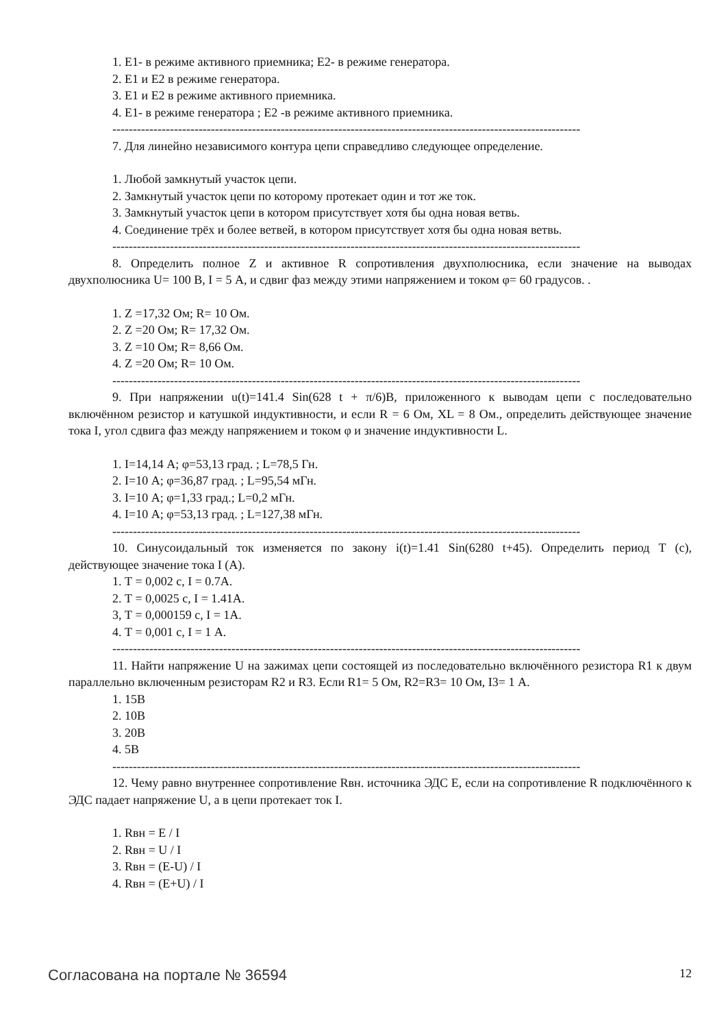1. E1- в режиме активного приемника; E2- в режиме генератора.
2. E1 и E2 в режиме генератора.
3. E1 и E2 в режиме активного приемника.
4. E1- в режиме генератора ; E2 -в режиме активного приемника.
------------------------------------------------------------------------------------------------------------------
7. Для линейно независимого контура цепи справедливо следующее определение.
1. Любой замкнутый участок цепи.
2. Замкнутый участок цепи по которому протекает один и тот же ток.
3. Замкнутый участок цепи в котором присутствует хотя бы одна новая ветвь.
4. Соединение трёх и более ветвей, в котором присутствует хотя бы одна новая ветвь.
------------------------------------------------------------------------------------------------------------------
8. Определить полное Z и активное R сопротивления двухполюсника, если значение на выводах двухполюсника U= 100 В, I = 5 А, и сдвиг фаз между этими напряжением и током φ= 60 градусов. .
1. Z =17,32 Ом; R= 10 Ом.
2. Z =20 Ом; R= 17,32 Ом.
3. Z =10 Ом; R= 8,66 Ом.
4. Z =20 Ом; R= 10 Ом.
------------------------------------------------------------------------------------------------------------------
9. При напряжении u(t)=141.4 Sin(628 t + π/6)В, приложенного к выводам цепи с последовательно включённом резистор и катушкой индуктивности, и если R = 6 Ом, XL = 8 Ом., определить действующее значение тока I, угол сдвига фаз между напряжением и током φ и значение индуктивности L.
1. I=14,14 А; φ=53,13 град. ; L=78,5 Гн.
2. I=10 А; φ=36,87 град. ; L=95,54 мГн.
3. I=10 А; φ=1,33 град.; L=0,2 мГн.
4. I=10 А; φ=53,13 град. ; L=127,38 мГн.
------------------------------------------------------------------------------------------------------------------
10. Синусоидальный ток изменяется по закону i(t)=1.41 Sin(6280 t+45). Определить период Т (с), действующее значение тока I (А).
1. Т = 0,002 с, I = 0.7А.
2. Т = 0,0025 с, I = 1.41А.
3, Т = 0,000159 с, I = 1А.
4. Т = 0,001 с, I = 1 А.
------------------------------------------------------------------------------------------------------------------
11. Найти напряжение U на зажимах цепи состоящей из последовательно включённого резистора R1 к двум параллельно включенным резисторам R2 и R3. Если R1= 5 Ом, R2=R3= 10 Ом, I3= 1 А.
1. 15В
2. 10В
3. 20В
4. 5В
------------------------------------------------------------------------------------------------------------------
12. Чему равно внутреннее сопротивление Rвн. источника ЭДС Е, если на сопротивление R подключённого к ЭДС падает напряжение U, а в цепи протекает ток I.
1. Rвн = E / I
2. Rвн = U / I
3. Rвн = (E-U) / I
4. Rвн = (E+U) / I
Согласована на портале № 36594 12